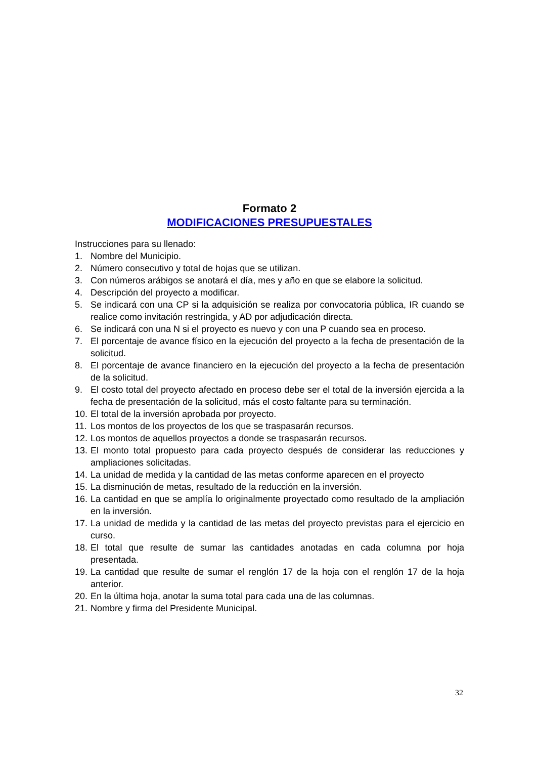Formato 2
MODIFICACIONES PRESUPUESTALES
Instrucciones para su llenado:
1. Nombre del Municipio.
2. Número consecutivo y total de hojas que se utilizan.
3. Con números arábigos se anotará el día, mes y año en que se elabore la solicitud.
4. Descripción del proyecto a modificar.
5. Se indicará con una CP si la adquisición se realiza por convocatoria pública, IR cuando se realice como invitación restringida, y AD por adjudicación directa.
6. Se indicará con una N si el proyecto es nuevo y con una P cuando sea en proceso.
7. El porcentaje de avance físico en la ejecución del proyecto a la fecha de presentación de la solicitud.
8. El porcentaje de avance financiero en la ejecución del proyecto a la fecha de presentación de la solicitud.
9. El costo total del proyecto afectado en proceso debe ser el total de la inversión ejercida a la fecha de presentación de la solicitud, más el costo faltante para su terminación.
10. El total de la inversión aprobada por proyecto.
11. Los montos de los proyectos de los que se traspasarán recursos.
12. Los montos de aquellos proyectos a donde se traspasarán recursos.
13. El monto total propuesto para cada proyecto después de considerar las reducciones y ampliaciones solicitadas.
14. La unidad de medida y la cantidad de las metas conforme aparecen en el proyecto
15. La disminución de metas, resultado de la reducción en la inversión.
16. La cantidad en que se amplía lo originalmente proyectado como resultado de la ampliación en la inversión.
17. La unidad de medida y la cantidad de las metas del proyecto previstas para el ejercicio en curso.
18. El total que resulte de sumar las cantidades anotadas en cada columna por hoja presentada.
19. La cantidad que resulte de sumar el renglón 17 de la hoja con el renglón 17 de la hoja anterior.
20. En la última hoja, anotar la suma total para cada una de las columnas.
21. Nombre y firma del Presidente Municipal.
32